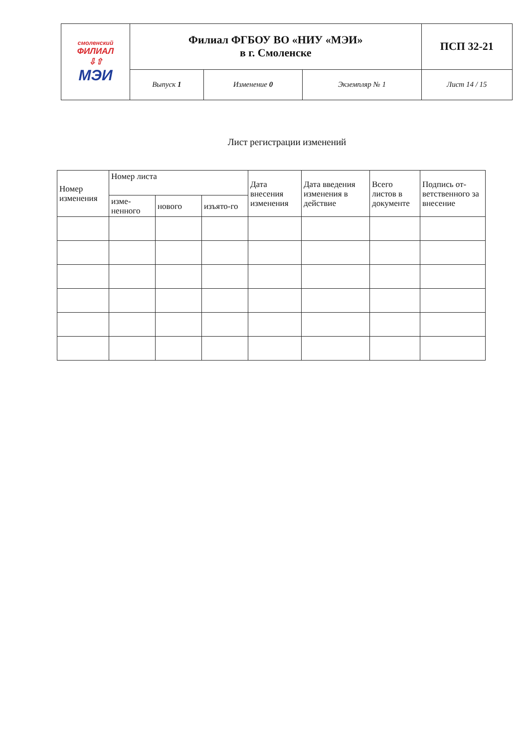| смоленский ФИЛИАЛ ⇩⇧ МЭИ | Филиал ФГБОУ ВО «НИУ «МЭИ» в г. Смоленске | | | ПСП 32-21 |
| | Выпуск 1 | Изменение 0 | Экземпляр № 1 | Лист 14 / 15 |
Лист регистрации изменений
| Номер изменения | Номер листа | | | Дата внесения изменения | Дата введения изменения в действие | Всего листов в документе | Подпись от-ветственного за внесение |
| --- | --- | --- | --- | --- | --- | --- | --- |
| | изме-ненного | нового | изъято-го | | | | |